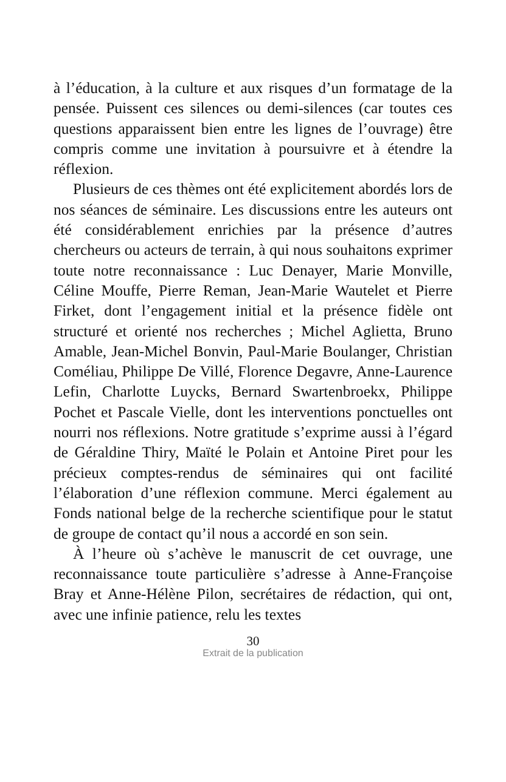à l’éducation, à la culture et aux risques d’un formatage de la pensée. Puissent ces silences ou demi-silences (car toutes ces questions apparaissent bien entre les lignes de l’ouvrage) être compris comme une invitation à poursuivre et à étendre la réflexion.
Plusieurs de ces thèmes ont été explicitement abordés lors de nos séances de séminaire. Les discussions entre les auteurs ont été considérablement enrichies par la présence d’autres chercheurs ou acteurs de terrain, à qui nous souhaitons exprimer toute notre reconnaissance : Luc Denayer, Marie Monville, Céline Mouffe, Pierre Reman, Jean-Marie Wautelet et Pierre Firket, dont l’engagement initial et la présence fidèle ont structuré et orienté nos recherches ; Michel Aglietta, Bruno Amable, Jean-Michel Bonvin, Paul-Marie Boulanger, Christian Coméliau, Philippe De Villé, Florence Degavre, Anne-Laurence Lefin, Charlotte Luycks, Bernard Swartenbroekx, Philippe Pochet et Pascale Vielle, dont les interventions ponctuelles ont nourri nos réflexions. Notre gratitude s’exprime aussi à l’égard de Géraldine Thiry, Maïté le Polain et Antoine Piret pour les précieux comptes-rendus de séminaires qui ont facilité l’élaboration d’une réflexion commune. Merci également au Fonds national belge de la recherche scientifique pour le statut de groupe de contact qu’il nous a accordé en son sein.
À l’heure où s’achève le manuscrit de cet ouvrage, une reconnaissance toute particulière s’adresse à Anne-Françoise Bray et Anne-Hélène Pilon, secrétaires de rédaction, qui ont, avec une infinie patience, relu les textes
30
Extrait de la publication